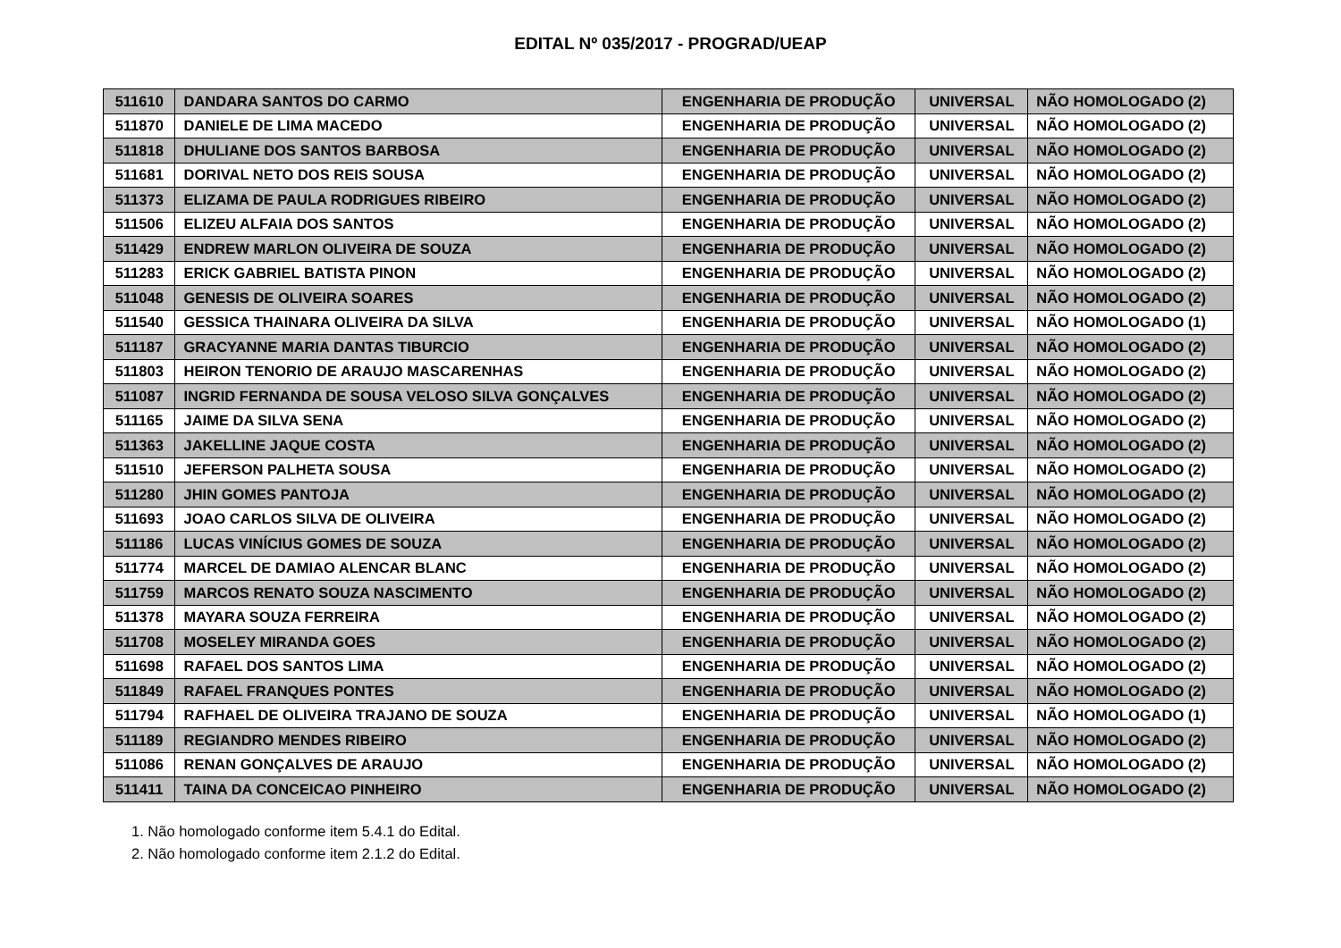EDITAL Nº 035/2017 - PROGRAD/UEAP
| 511610 | DANDARA SANTOS DO CARMO | ENGENHARIA DE PRODUÇÃO | UNIVERSAL | NÃO HOMOLOGADO (2) |
| 511870 | DANIELE DE LIMA MACEDO | ENGENHARIA DE PRODUÇÃO | UNIVERSAL | NÃO HOMOLOGADO (2) |
| 511818 | DHULIANE DOS SANTOS BARBOSA | ENGENHARIA DE PRODUÇÃO | UNIVERSAL | NÃO HOMOLOGADO (2) |
| 511681 | DORIVAL NETO DOS REIS SOUSA | ENGENHARIA DE PRODUÇÃO | UNIVERSAL | NÃO HOMOLOGADO (2) |
| 511373 | ELIZAMA DE PAULA RODRIGUES RIBEIRO | ENGENHARIA DE PRODUÇÃO | UNIVERSAL | NÃO HOMOLOGADO (2) |
| 511506 | ELIZEU ALFAIA DOS SANTOS | ENGENHARIA DE PRODUÇÃO | UNIVERSAL | NÃO HOMOLOGADO (2) |
| 511429 | ENDREW MARLON OLIVEIRA DE SOUZA | ENGENHARIA DE PRODUÇÃO | UNIVERSAL | NÃO HOMOLOGADO (2) |
| 511283 | ERICK GABRIEL BATISTA PINON | ENGENHARIA DE PRODUÇÃO | UNIVERSAL | NÃO HOMOLOGADO (2) |
| 511048 | GENESIS DE OLIVEIRA SOARES | ENGENHARIA DE PRODUÇÃO | UNIVERSAL | NÃO HOMOLOGADO (2) |
| 511540 | GESSICA THAINARA OLIVEIRA DA SILVA | ENGENHARIA DE PRODUÇÃO | UNIVERSAL | NÃO HOMOLOGADO (1) |
| 511187 | GRACYANNE MARIA DANTAS TIBURCIO | ENGENHARIA DE PRODUÇÃO | UNIVERSAL | NÃO HOMOLOGADO (2) |
| 511803 | HEIRON TENORIO DE ARAUJO MASCARENHAS | ENGENHARIA DE PRODUÇÃO | UNIVERSAL | NÃO HOMOLOGADO (2) |
| 511087 | INGRID FERNANDA DE SOUSA VELOSO SILVA GONÇALVES | ENGENHARIA DE PRODUÇÃO | UNIVERSAL | NÃO HOMOLOGADO (2) |
| 511165 | JAIME DA SILVA SENA | ENGENHARIA DE PRODUÇÃO | UNIVERSAL | NÃO HOMOLOGADO (2) |
| 511363 | JAKELLINE JAQUE COSTA | ENGENHARIA DE PRODUÇÃO | UNIVERSAL | NÃO HOMOLOGADO (2) |
| 511510 | JEFERSON PALHETA SOUSA | ENGENHARIA DE PRODUÇÃO | UNIVERSAL | NÃO HOMOLOGADO (2) |
| 511280 | JHIN GOMES PANTOJA | ENGENHARIA DE PRODUÇÃO | UNIVERSAL | NÃO HOMOLOGADO (2) |
| 511693 | JOAO CARLOS SILVA DE OLIVEIRA | ENGENHARIA DE PRODUÇÃO | UNIVERSAL | NÃO HOMOLOGADO (2) |
| 511186 | LUCAS VINÍCIUS GOMES DE SOUZA | ENGENHARIA DE PRODUÇÃO | UNIVERSAL | NÃO HOMOLOGADO (2) |
| 511774 | MARCEL DE DAMIAO ALENCAR BLANC | ENGENHARIA DE PRODUÇÃO | UNIVERSAL | NÃO HOMOLOGADO (2) |
| 511759 | MARCOS RENATO SOUZA NASCIMENTO | ENGENHARIA DE PRODUÇÃO | UNIVERSAL | NÃO HOMOLOGADO (2) |
| 511378 | MAYARA SOUZA FERREIRA | ENGENHARIA DE PRODUÇÃO | UNIVERSAL | NÃO HOMOLOGADO (2) |
| 511708 | MOSELEY MIRANDA GOES | ENGENHARIA DE PRODUÇÃO | UNIVERSAL | NÃO HOMOLOGADO (2) |
| 511698 | RAFAEL DOS SANTOS LIMA | ENGENHARIA DE PRODUÇÃO | UNIVERSAL | NÃO HOMOLOGADO (2) |
| 511849 | RAFAEL FRANQUES PONTES | ENGENHARIA DE PRODUÇÃO | UNIVERSAL | NÃO HOMOLOGADO (2) |
| 511794 | RAFHAEL DE OLIVEIRA TRAJANO DE SOUZA | ENGENHARIA DE PRODUÇÃO | UNIVERSAL | NÃO HOMOLOGADO (1) |
| 511189 | REGIANDRO MENDES RIBEIRO | ENGENHARIA DE PRODUÇÃO | UNIVERSAL | NÃO HOMOLOGADO (2) |
| 511086 | RENAN GONÇALVES DE ARAUJO | ENGENHARIA DE PRODUÇÃO | UNIVERSAL | NÃO HOMOLOGADO (2) |
| 511411 | TAINA DA CONCEICAO PINHEIRO | ENGENHARIA DE PRODUÇÃO | UNIVERSAL | NÃO HOMOLOGADO (2) |
1. Não homologado conforme item 5.4.1 do Edital.
2. Não homologado conforme item 2.1.2 do Edital.